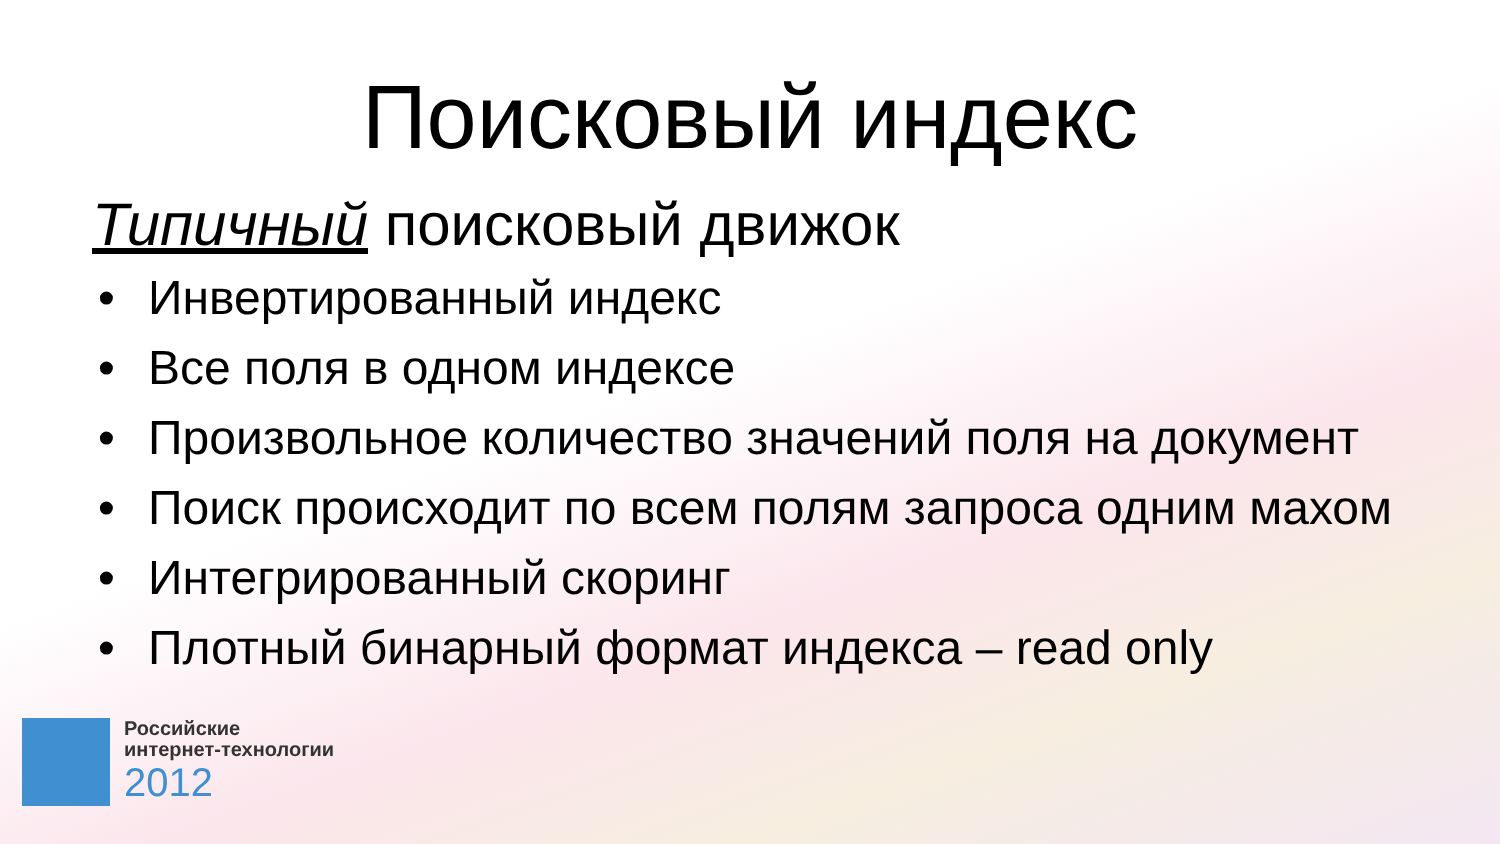Поисковый индекс
Типичный поисковый движок
• Инвертированный индекс
• Все поля в одном индексе
• Произвольное количество значений поля на документ
• Поиск происходит по всем полям запроса одним махом
• Интегрированный скоринг
• Плотный бинарный формат индекса – read only
Российские
интернет-технологии
2012